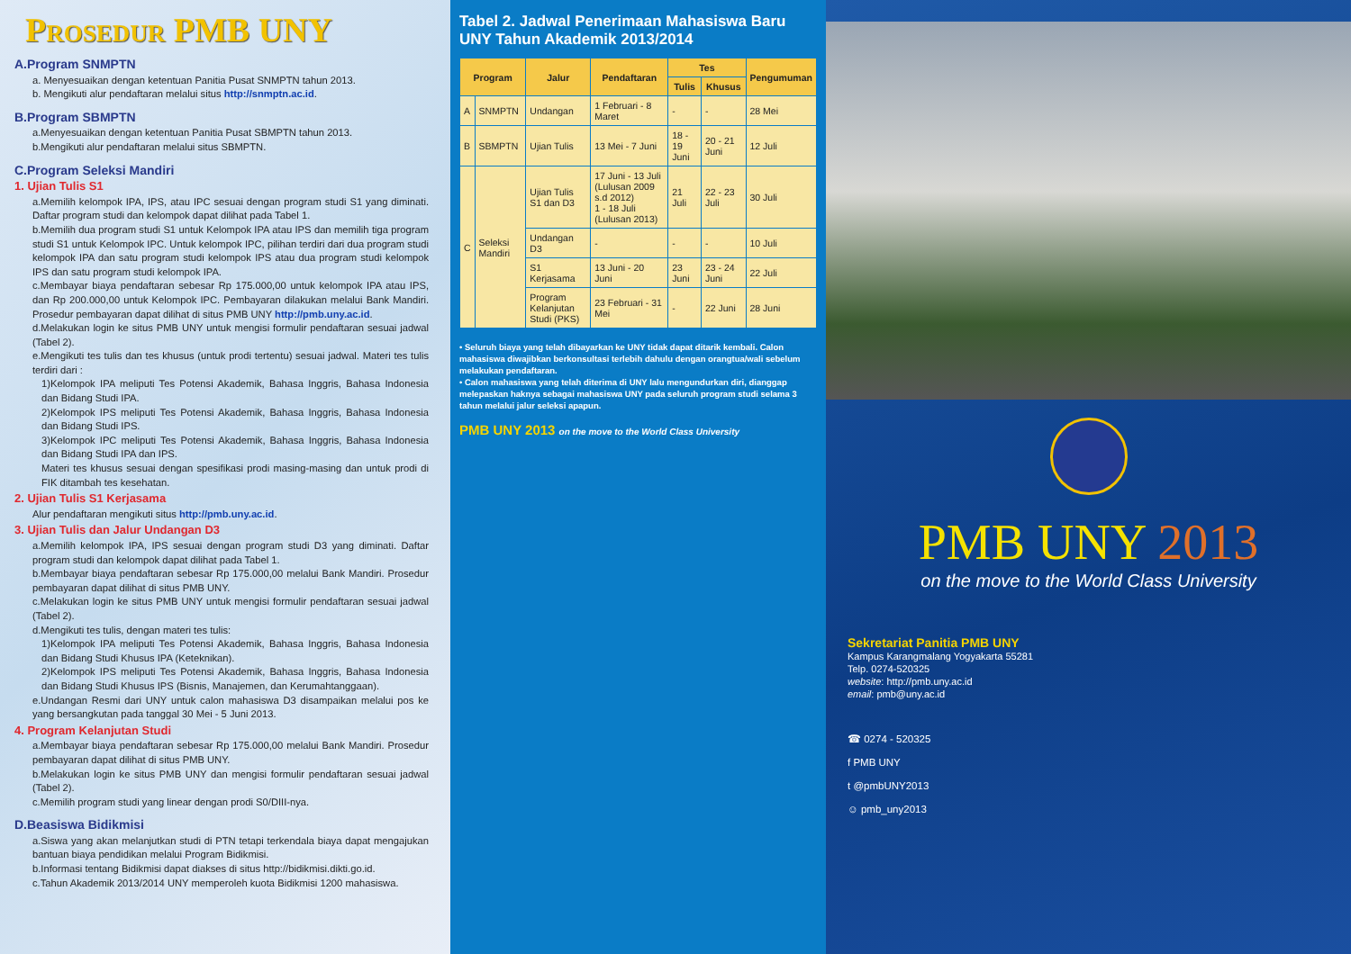Prosedur PMB UNY
A.Program SNMPTN
a. Menyesuaikan dengan ketentuan Panitia Pusat SNMPTN tahun 2013.
b. Mengikuti alur pendaftaran melalui situs http://snmptn.ac.id.
B.Program SBMPTN
a.Menyesuaikan dengan ketentuan Panitia Pusat SBMPTN tahun 2013.
b.Mengikuti alur pendaftaran melalui situs SBMPTN.
C.Program Seleksi Mandiri
1. Ujian Tulis S1
a.Memilih kelompok IPA, IPS, atau IPC sesuai dengan program studi S1 yang diminati. Daftar program studi dan kelompok dapat dilihat pada Tabel 1.
b.Memilih dua program studi S1 untuk Kelompok IPA atau IPS dan memilih tiga program studi S1 untuk Kelompok IPC. Untuk kelompok IPC, pilihan terdiri dari dua program studi kelompok IPA dan satu program studi kelompok IPS atau dua program studi kelompok IPS dan satu program studi kelompok IPA.
c.Membayar biaya pendaftaran sebesar Rp 175.000,00 untuk kelompok IPA atau IPS, dan Rp 200.000,00 untuk Kelompok IPC. Pembayaran dilakukan melalui Bank Mandiri. Prosedur pembayaran dapat dilihat di situs PMB UNY http://pmb.uny.ac.id.
d.Melakukan login ke situs PMB UNY untuk mengisi formulir pendaftaran sesuai jadwal (Tabel 2).
e.Mengikuti tes tulis dan tes khusus (untuk prodi tertentu) sesuai jadwal. Materi tes tulis terdiri dari :
1)Kelompok IPA meliputi Tes Potensi Akademik, Bahasa Inggris, Bahasa Indonesia dan Bidang Studi IPA.
2)Kelompok IPS meliputi Tes Potensi Akademik, Bahasa Inggris, Bahasa Indonesia dan Bidang Studi IPS.
3)Kelompok IPC meliputi Tes Potensi Akademik, Bahasa Inggris, Bahasa Indonesia dan Bidang Studi IPA dan IPS.
Materi tes khusus sesuai dengan spesifikasi prodi masing-masing dan untuk prodi di FIK ditambah tes kesehatan.
2. Ujian Tulis S1 Kerjasama
Alur pendaftaran mengikuti situs http://pmb.uny.ac.id.
3. Ujian Tulis dan Jalur Undangan D3
a.Memilih kelompok IPA, IPS sesuai dengan program studi D3 yang diminati. Daftar program studi dan kelompok dapat dilihat pada Tabel 1.
b.Membayar biaya pendaftaran sebesar Rp 175.000,00 melalui Bank Mandiri. Prosedur pembayaran dapat dilihat di situs PMB UNY.
c.Melakukan login ke situs PMB UNY untuk mengisi formulir pendaftaran sesuai jadwal (Tabel 2).
d.Mengikuti tes tulis, dengan materi tes tulis:
1)Kelompok IPA meliputi Tes Potensi Akademik, Bahasa Inggris, Bahasa Indonesia dan Bidang Studi Khusus IPA (Keteknikan).
2)Kelompok IPS meliputi Tes Potensi Akademik, Bahasa Inggris, Bahasa Indonesia dan Bidang Studi Khusus IPS (Bisnis, Manajemen, dan Kerumahtanggaan).
e.Undangan Resmi dari UNY untuk calon mahasiswa D3 disampaikan melalui pos ke yang bersangkutan pada tanggal 30 Mei - 5 Juni 2013.
4. Program Kelanjutan Studi
a.Membayar biaya pendaftaran sebesar Rp 175.000,00 melalui Bank Mandiri. Prosedur pembayaran dapat dilihat di situs PMB UNY.
b.Melakukan login ke situs PMB UNY dan mengisi formulir pendaftaran sesuai jadwal (Tabel 2).
c.Memilih program studi yang linear dengan prodi S0/DIII-nya.
D.Beasiswa Bidikmisi
a.Siswa yang akan melanjutkan studi di PTN tetapi terkendala biaya dapat mengajukan bantuan biaya pendidikan melalui Program Bidikmisi.
b.Informasi tentang Bidikmisi dapat diakses di situs http://bidikmisi.dikti.go.id.
c.Tahun Akademik 2013/2014 UNY memperoleh kuota Bidikmisi 1200 mahasiswa.
Tabel 2. Jadwal Penerimaan Mahasiswa Baru UNY Tahun Akademik 2013/2014
| Program | | Jalur | Pendaftaran | Tes | | Pengumuman |
| --- | --- | --- | --- | --- | --- | --- |
| | | | | Tulis | Khusus | |
| A | SNMPTN | Undangan | 1 Februari - 8 Maret | - | - | 28 Mei |
| B | SBMPTN | Ujian Tulis | 13 Mei - 7 Juni | 18 - 19 Juni | 20 - 21 Juni | 12 Juli |
| C | Seleksi Mandiri | Ujian Tulis S1 dan D3 | 17 Juni - 13 Juli (Lulusan 2009 s.d 2012) 1 - 18 Juli (Lulusan 2013) | 21 Juli | 22 - 23 Juli | 30 Juli |
| | | Undangan D3 | - | - | - | 10 Juli |
| | | S1 Kerjasama | 13 Juni - 20 Juni | 23 Juni | 23 - 24 Juni | 22 Juli |
| | | Program Kelanjutan Studi (PKS) | 23 Februari - 31 Mei | - | 22 Juni | 28 Juni |
• Seluruh biaya yang telah dibayarkan ke UNY tidak dapat ditarik kembali. Calon mahasiswa diwajibkan berkonsultasi terlebih dahulu dengan orangtua/wali sebelum melakukan pendaftaran.
• Calon mahasiswa yang telah diterima di UNY lalu mengundurkan diri, dianggap melepaskan haknya sebagai mahasiswa UNY pada seluruh program studi selama 3 tahun melalui jalur seleksi apapun.
PMB UNY 2013 on the move to the World Class University
PMB UNY 2013
on the move to the World Class University
Sekretariat Panitia PMB UNY
Kampus Karangmalang Yogyakarta 55281
Telp. 0274-520325
website: http://pmb.uny.ac.id
email: pmb@uny.ac.id
☎ 0274 - 520325
f PMB UNY
t @pmbUNY2013
☺ pmb_uny2013